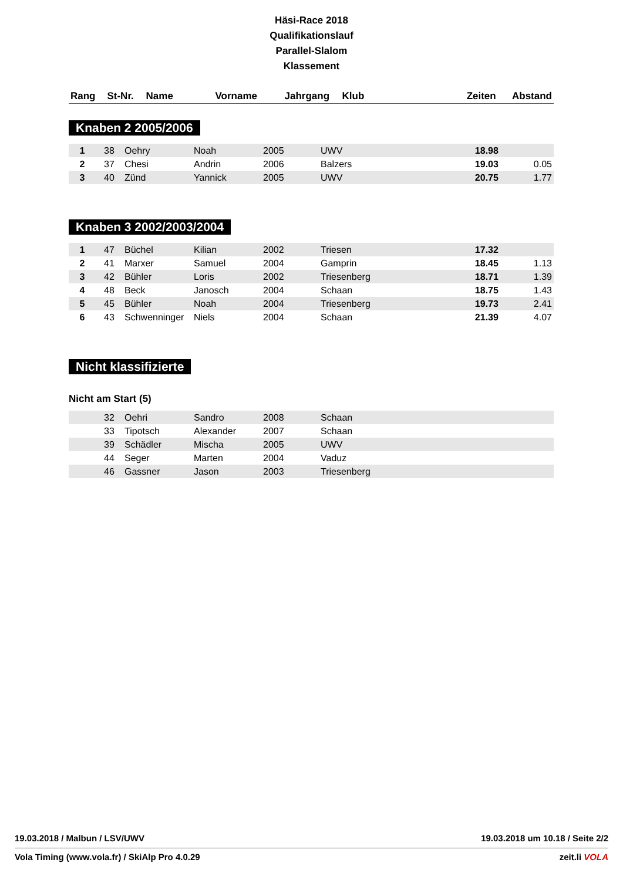Häsi-Race 2018
Qualifikationslauf
Parallel-Slalom
Klassement
| Rang | St-Nr. | Name | Vorname | Jahrgang | Klub | Zeiten | Abstand |
| --- | --- | --- | --- | --- | --- | --- | --- |
Knaben 2 2005/2006
| 1 | 38 | Oehry | Noah | 2005 | UWV | 18.98 | |
| 2 | 37 | Chesi | Andrin | 2006 | Balzers | 19.03 | 0.05 |
| 3 | 40 | Zünd | Yannick | 2005 | UWV | 20.75 | 1.77 |
Knaben 3 2002/2003/2004
| 1 | 47 | Büchel | Kilian | 2002 | Triesen | 17.32 | |
| 2 | 41 | Marxer | Samuel | 2004 | Gamprin | 18.45 | 1.13 |
| 3 | 42 | Bühler | Loris | 2002 | Triesenberg | 18.71 | 1.39 |
| 4 | 48 | Beck | Janosch | 2004 | Schaan | 18.75 | 1.43 |
| 5 | 45 | Bühler | Noah | 2004 | Triesenberg | 19.73 | 2.41 |
| 6 | 43 | Schwenninger | Niels | 2004 | Schaan | 21.39 | 4.07 |
Nicht klassifizierte
Nicht am Start (5)
| | 32 | Oehri | Sandro | 2008 | Schaan |
| | 33 | Tipotsch | Alexander | 2007 | Schaan |
| | 39 | Schädler | Mischa | 2005 | UWV |
| | 44 | Seger | Marten | 2004 | Vaduz |
| | 46 | Gassner | Jason | 2003 | Triesenberg |
19.03.2018 / Malbun / LSV/UWV 19.03.2018 um 10.18 / Seite 2/2
Vola Timing (www.vola.fr) / SkiAlp Pro 4.0.29 zeit.li VOLA